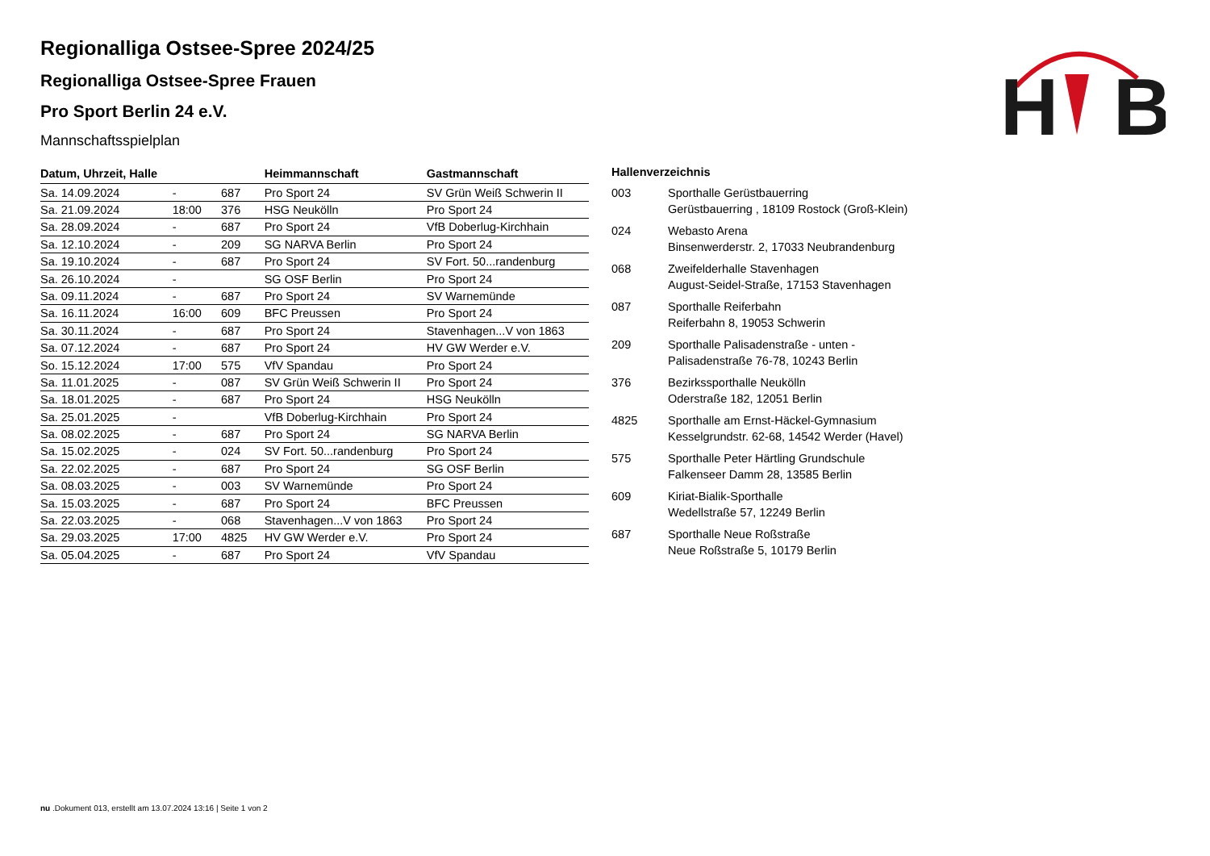H
B
Regionalliga Ostsee-Spree 2024/25
Regionalliga Ostsee-Spree Frauen
Pro Sport Berlin 24 e.V.
Mannschaftsspielplan
| Datum, Uhrzeit, Halle | | | Heimmannschaft | Gastmannschaft |
| --- | --- | --- | --- | --- |
| Sa. 14.09.2024 | - | 687 | Pro Sport 24 | SV Grün Weiß Schwerin II |
| Sa. 21.09.2024 | 18:00 | 376 | HSG Neukölln | Pro Sport 24 |
| Sa. 28.09.2024 | - | 687 | Pro Sport 24 | VfB Doberlug-Kirchhain |
| Sa. 12.10.2024 | - | 209 | SG NARVA Berlin | Pro Sport 24 |
| Sa. 19.10.2024 | - | 687 | Pro Sport 24 | SV Fort. 50...randenburg |
| Sa. 26.10.2024 | - | | SG OSF Berlin | Pro Sport 24 |
| Sa. 09.11.2024 | - | 687 | Pro Sport 24 | SV Warnemünde |
| Sa. 16.11.2024 | 16:00 | 609 | BFC Preussen | Pro Sport 24 |
| Sa. 30.11.2024 | - | 687 | Pro Sport 24 | Stavenhagen...V von 1863 |
| Sa. 07.12.2024 | - | 687 | Pro Sport 24 | HV GW Werder e.V. |
| So. 15.12.2024 | 17:00 | 575 | VfV Spandau | Pro Sport 24 |
| Sa. 11.01.2025 | - | 087 | SV Grün Weiß Schwerin II | Pro Sport 24 |
| Sa. 18.01.2025 | - | 687 | Pro Sport 24 | HSG Neukölln |
| Sa. 25.01.2025 | - | | VfB Doberlug-Kirchhain | Pro Sport 24 |
| Sa. 08.02.2025 | - | 687 | Pro Sport 24 | SG NARVA Berlin |
| Sa. 15.02.2025 | - | 024 | SV Fort. 50...randenburg | Pro Sport 24 |
| Sa. 22.02.2025 | - | 687 | Pro Sport 24 | SG OSF Berlin |
| Sa. 08.03.2025 | - | 003 | SV Warnemünde | Pro Sport 24 |
| Sa. 15.03.2025 | - | 687 | Pro Sport 24 | BFC Preussen |
| Sa. 22.03.2025 | - | 068 | Stavenhagen...V von 1863 | Pro Sport 24 |
| Sa. 29.03.2025 | 17:00 | 4825 | HV GW Werder e.V. | Pro Sport 24 |
| Sa. 05.04.2025 | - | 687 | Pro Sport 24 | VfV Spandau |
| Hallenverzeichnis | |
| --- | --- |
| 003 | Sporthalle Gerüstbauerring Gerüstbauerring , 18109 Rostock (Groß-Klein) |
| 024 | Webasto Arena Binsenwerderstr. 2, 17033 Neubrandenburg |
| 068 | Zweifelderhalle Stavenhagen August-Seidel-Straße, 17153 Stavenhagen |
| 087 | Sporthalle Reiferbahn Reiferbahn 8, 19053 Schwerin |
| 209 | Sporthalle Palisadenstraße - unten - Palisadenstraße 76-78, 10243 Berlin |
| 376 | Bezirkssporthalle Neukölln Oderstraße 182, 12051 Berlin |
| 4825 | Sporthalle am Ernst-Häckel-Gymnasium Kesselgrundstr. 62-68, 14542 Werder (Havel) |
| 575 | Sporthalle Peter Härtling Grundschule Falkenseer Damm 28, 13585 Berlin |
| 609 | Kiriat-Bialik-Sporthalle Wedellstraße 57, 12249 Berlin |
| 687 | Sporthalle Neue Roßstraße Neue Roßstraße 5, 10179 Berlin |
nu .Dokument 013, erstellt am 13.07.2024 13:16 | Seite 1 von 2